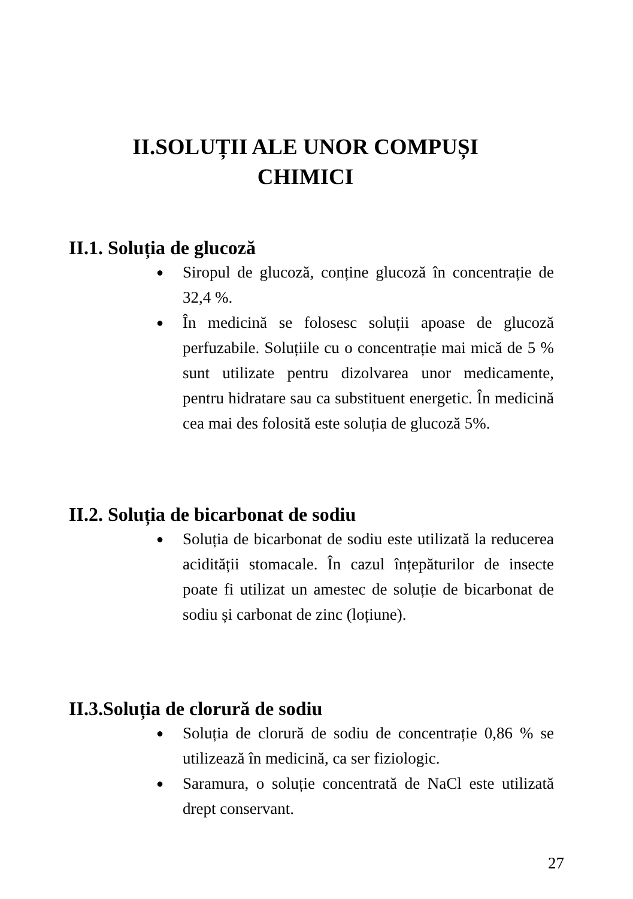II.SOLUȚII ALE UNOR COMPUȘI
CHIMICI
II.1. Soluția de glucoză
● Siropul de glucoză, conține glucoză în concentrație de 32,4 %.
● În medicină se folosesc soluții apoase de glucoză perfuzabile. Soluțiile cu o concentrație mai mică de 5 % sunt utilizate pentru dizolvarea unor medicamente, pentru hidratare sau ca substituent energetic. În medicină cea mai des folosită este soluția de glucoză 5%.
II.2. Soluția de bicarbonat de sodiu
● Soluția de bicarbonat de sodiu este utilizată la reducerea acidității stomacale. În cazul înțepăturilor de insecte poate fi utilizat un amestec de soluție de bicarbonat de sodiu și carbonat de zinc (loțiune).
II.3.Soluția de clorură de sodiu
● Soluția de clorură de sodiu de concentrație 0,86 % se utilizează în medicină, ca ser fiziologic.
● Saramura, o soluție concentrată de NaCl este utilizată drept conservant.
27